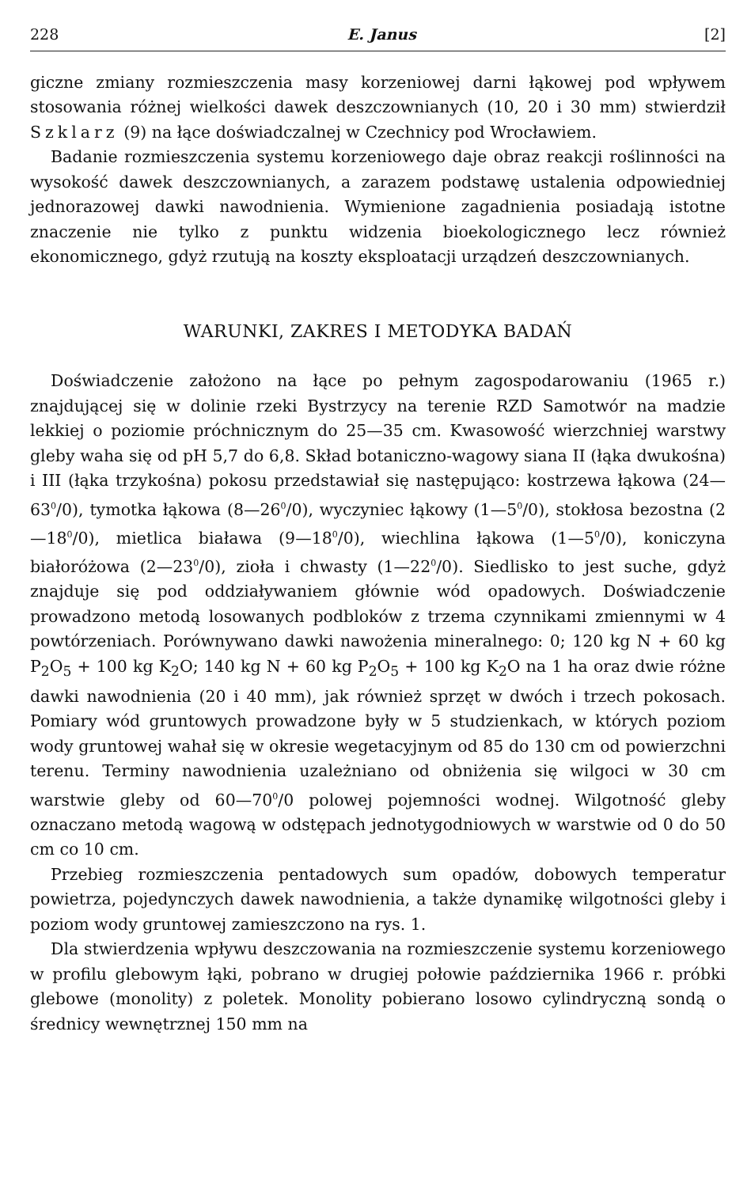228 E. Janus [2]
giczne zmiany rozmieszczenia masy korzeniowej darni łąkowej pod wpływem stosowania różnej wielkości dawek deszczownianych (10, 20 i 30 mm) stwierdził Szklarz (9) na łące doświadczalnej w Czechnicy pod Wrocławiem.
Badanie rozmieszczenia systemu korzeniowego daje obraz reakcji roślinności na wysokość dawek deszczownianych, a zarazem podstawę ustalenia odpowiedniej jednorazowej dawki nawodnienia. Wymienione zagadnienia posiadają istotne znaczenie nie tylko z punktu widzenia bioekologicznego lecz również ekonomicznego, gdyż rzutują na koszty eksploatacji urządzeń deszczownianych.
WARUNKI, ZAKRES I METODYKA BADAŃ
Doświadczenie założono na łące po pełnym zagospodarowaniu (1965 r.) znajdującej się w dolinie rzeki Bystrzycy na terenie RZD Samotwór na madzie lekkiej o poziomie próchnicznym do 25—35 cm. Kwasowość wierzchniej warstwy gleby waha się od pH 5,7 do 6,8. Skład botaniczno-wagowy siana II (łąka dwukośna) i III (łąka trzykośna) pokosu przedstawiał się następująco: kostrzewa łąkowa (24—63<sup>0</sup>/0), tymotka łąkowa (8—26<sup>0</sup>/0), wyczyniec łąkowy (1—5<sup>0</sup>/0), stokłosa bezostna (2—18<sup>0</sup>/0), mietlica biaława (9—18<sup>0</sup>/0), wiechlina łąkowa (1—5<sup>0</sup>/0), koniczyna białoróżowa (2—23<sup>0</sup>/0), zioła i chwasty (1—22<sup>0</sup>/0). Siedlisko to jest suche, gdyż znajduje się pod oddziaływaniem głównie wód opadowych. Doświadczenie prowadzono metodą losowanych podbloków z trzema czynnikami zmiennymi w 4 powtórzeniach. Porównywano dawki nawożenia mineralnego: 0; 120 kg N + 60 kg P<sub>2</sub>O<sub>5</sub> + 100 kg K<sub>2</sub>O; 140 kg N + 60 kg P<sub>2</sub>O<sub>5</sub> + 100 kg K<sub>2</sub>O na 1 ha oraz dwie różne dawki nawodnienia (20 i 40 mm), jak również sprzęt w dwóch i trzech pokosach. Pomiary wód gruntowych prowadzone były w 5 studzienkach, w których poziom wody gruntowej wahał się w okresie wegetacyjnym od 85 do 130 cm od powierzchni terenu. Terminy nawodnienia uzależniano od obniżenia się wilgoci w 30 cm warstwie gleby od 60—70<sup>0</sup>/0 polowej pojemności wodnej. Wilgotność gleby oznaczano metodą wagową w odstępach jednotygodniowych w warstwie od 0 do 50 cm co 10 cm.
Przebieg rozmieszczenia pentadowych sum opadów, dobowych temperatur powietrza, pojedynczych dawek nawodnienia, a także dynamikę wilgotności gleby i poziom wody gruntowej zamieszczono na rys. 1.
Dla stwierdzenia wpływu deszczowania na rozmieszczenie systemu korzeniowego w profilu glebowym łąki, pobrano w drugiej połowie października 1966 r. próbki glebowe (monolity) z poletek. Monolity pobierano losowo cylindryczną sondą o średnicy wewnętrznej 150 mm na